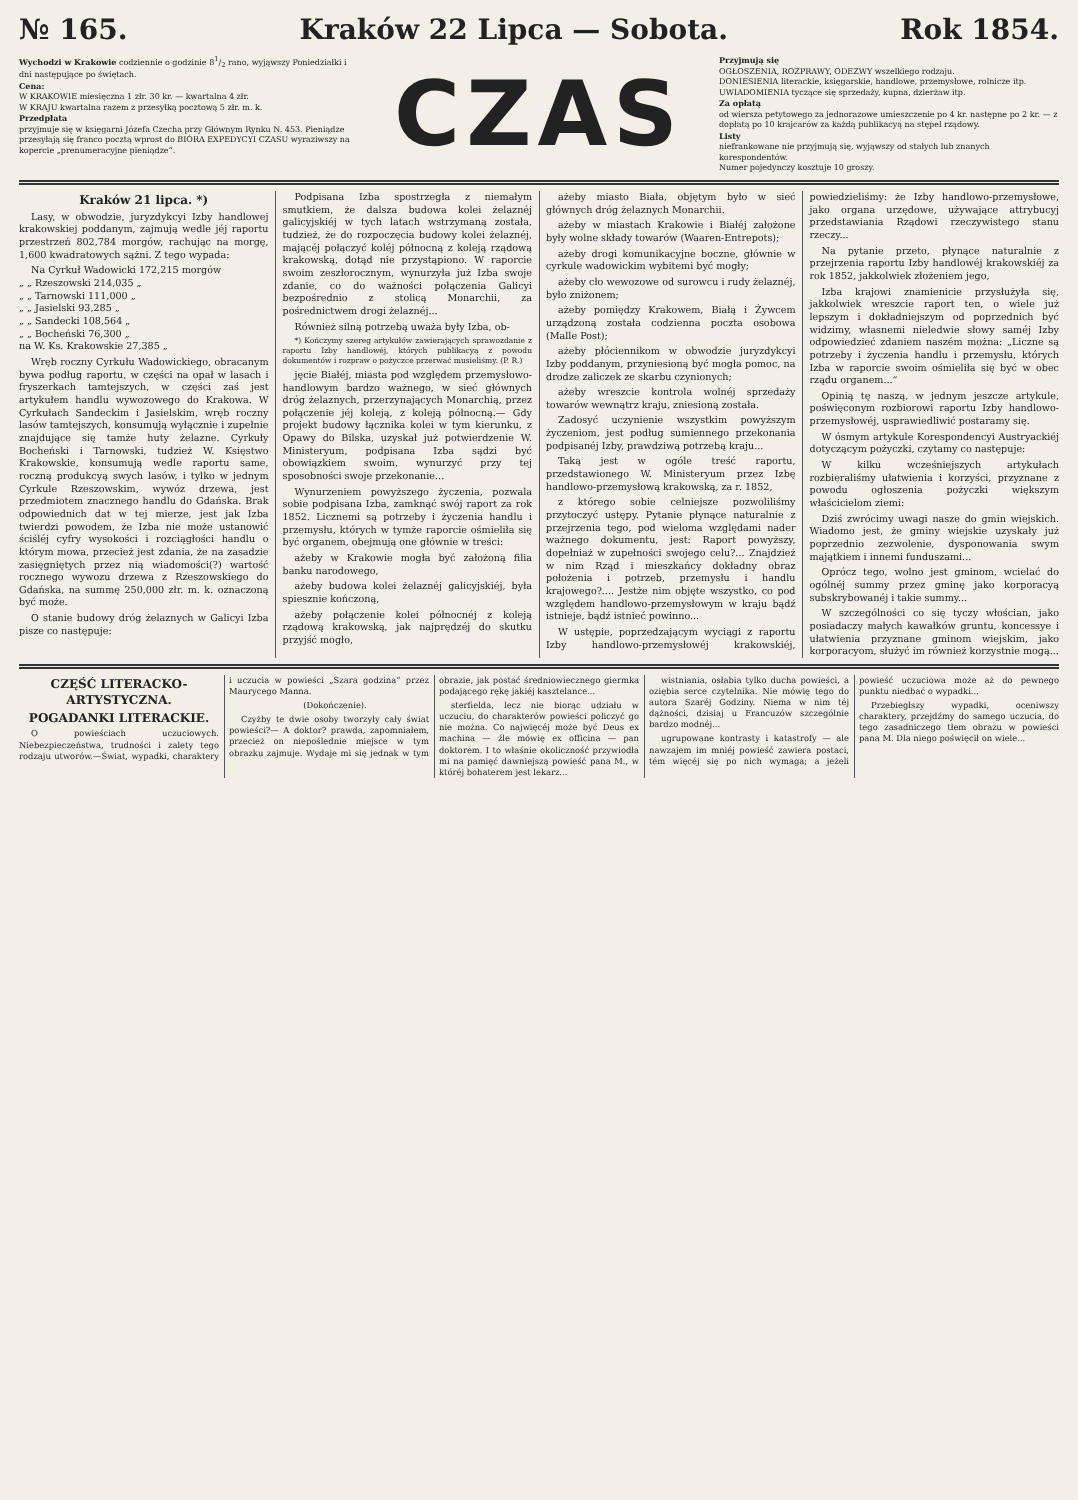№ 165. Kraków 22 Lipca — Sobota. Rok 1854.
Wychodzi w Krakowie codziennie o godzinie 81/2 rano, wyjąwszy Poniedziałki i dni następujące po świętach.
Cena:
W KRAKOWIE miesięczna 1 złr. 30 kr. — kwartalna 4 złr.
W KRAJU kwartalna razem z przesyłką pocztową 5 złr. m. k.
Przedpłata
przyjmuje się w księgarni Józefa Czecha przy Głównym Rynku N. 453. Pieniądze przesyłają się franco pocztą wprost do BIÓRA EXPEDYCYI CZASU wyraziwszy na kopercie „prenumeracyjne pieniądze“.
CZAS
Przyjmują się
OGŁOSZENIA, ROZPRAWY, ODEZWY wszelkiego rodzaju.
DONIESIENIA literackie, księgarskie, handlowe, przemysłowe, rolnicze itp.
UWIADOMIENIA tyczące się sprzedaży, kupna, dzierżaw itp.
Za opłatą
od wiersza petytowego za jednorazowe umieszczenie po 4 kr. następne po 2 kr. — z dopłatą po 10 krajcarów za każdą publikacyą na stępel rządowy.
Listy
niefrankowane nie przyjmują się, wyjąwszy od stałych lub znanych korespondentów.
Numer pojedynczy kosztuje 10 groszy.
Kraków 21 lipca. *)
Lasy, w obwodzie, juryzdykcyi Izby handlowej krakowskiej poddanym, zajmują wedle jéj raportu przestrzeń 802,784 morgów, rachując na morgę, 1,600 kwadratowych sążni. Z tego wypada:
Na Cyrkuł Wadowicki 172,215 morgów
„ „ Rzeszowski 214,035 „
„ „ Tarnowski 111,000 „
„ „ Jasielski 93,285 „
„ „ Sandecki 108,564 „
„ „ Bocheński 76,300 „
na W. Ks. Krakowskie 27,385 „
Wręb roczny Cyrkułu Wadowickiego, obracanym bywa podług raportu, w części na opał w lasach i fryszerkach tamtejszych, w części zaś jest artykułem handlu wywozowego do Krakowa. W Cyrkułach Sandeckim i Jasielskim, wręb roczny lasów tamtejszych, konsumują wyłącznie i zupełnie znajdujące się tamże huty żelazne. Cyrkuły Bocheński i Tarnowski, tudzież W. Księstwo Krakowskie, konsumują wedle raportu same, roczną produkcyą swych lasów, i tylko w jednym Cyrkule Rzeszowskim, wywóz drzewa, jest przedmiotem znacznego handlu do Gdańska. Brak odpowiednich dat w tej mierze, jest jak Izba twierdzi powodem, że Izba nie może ustanowić ściśléj cyfry wysokości i rozciągłości handlu o którym mowa, przecież jest zdania, że na zasadzie zasięgniętych przez nią wiadomości(?) wartość rocznego wywozu drzewa z Rzeszowskiego do Gdańska, na summę 250,000 złr. m. k. oznaczoną być może.
O stanie budowy dróg żelaznych w Galicyi Izba pisze co następuje:
Podpisana Izba spostrzegła z niemałym smutkiem, że dalsza budowa kolei żelaznéj galicyjskiéj w tych latach wstrzymaną została, tudzież, że do rozpoczęcia budowy kolei żelaznéj, mającéj połączyć koléj północną z koleją rządową krakowską, dotąd nie przystąpiono. W raporcie swoim zeszłorocznym, wynurzyła już Izba swoje zdanie, co do ważności połączenia Galicyi bezpośrednio z stolicą Monarchii, za pośrednictwem drogi żelaznéj...
Również silną potrzebą uważa były Izba, ob-
*) Kończymy szereg artykułów zawierających sprawozdanie z raportu Izby handlowéj, których publikacyą z powodu dokumentów i rozpraw o pożyczce przerwać musieliśmy. (P. R.)
jęcie Białéj, miasta pod względem przemysłowo-handlowym bardzo ważnego, w sieć głównych dróg żelaznych, przerzynających Monarchią, przez połączenie jéj koleją, z koleją północną.— Gdy projekt budowy łącznika kolei w tym kierunku, z Opawy do Bilska, uzyskał już potwierdzenie W. Ministeryum, podpisana Izba sądzi być obowiązkiem swoim, wynurzyć przy tej sposobności swoje przekonanie...
Wynurzeniem powyższego życzenia, pozwala sobie podpisana Izba, zamknąć swój raport za rok 1852. Licznemi są potrzeby i życzenia handlu i przemysłu, których w tymże raporcie ośmieliła się być organem, obejmują one głównie w treści:
ażeby w Krakowie mogła być założoną filia banku narodowego,
ażeby budowa kolei żelaznéj galicyjskiéj, była spiesznie kończoną,
ażeby połączenie kolei północnéj z koleją rządową krakowską, jak najprędzéj do skutku przyjść mogło,
ażeby miasto Biała, objętym było w sieć głównych dróg żelaznych Monarchii.
ażeby w miastach Krakowie i Białéj założone były wolne składy towarów (Waaren-Entrepots);
ażeby drogi komunikacyjne boczne, głównie w cyrkule wadowickim wybitemi być mogły;
ażeby cło wewozowe od surowcu i rudy żelaznéj, było zniżonem;
ażeby pomiędzy Krakowem, Białą i Żywcem urządzoną została codzienna poczta osobowa (Malle Post);
ażeby płóciennikom w obwodzie juryzdykcyi Izby poddanym, przyniesioną być mogła pomoc, na drodze zaliczek ze skarbu czynionych;
ażeby wreszcie kontrola wolnéj sprzedaży towarów wewnątrz kraju, zniesioną została.
Zadosyć uczynienie wszystkim powyższym życzeniom, jest podług sumiennego przekonania podpisanéj Izby, prawdziwą potrzebą kraju...
Taką jest w ogóle treść raportu, przedstawionego W. Ministeryum przez Izbę handlowo-przemysłową krakowską, za r. 1852,
z którego sobie celniejsze pozwoliliśmy przytoczyć ustępy. Pytanie płynące naturalnie z przejrzenia tego, pod wieloma względami nader ważnego dokumentu, jest: Raport powyższy, dopełniaż w zupełności swojego celu?... Znajdzież w nim Rząd i mieszkańcy dokładny obraz położenia i potrzeb, przemysłu i handlu krajowego?.... Jestże nim objęte wszystko, co pod względem handlowo-przemysłowym w kraju bądź istnieje, bądź istnieć powinno...
W ustępie, poprzedzającym wyciągi z raportu Izby handlowo-przemysłowéj krakowskiéj, powiedzieliśmy: że Izby handlowo-przemysłowe, jako organa urzędowe, używające attrybucyj przedstawiania Rządowi rzeczywistego stanu rzeczy...
Na pytanie przeto, płynące naturalnie z przejrzenia raportu Izby handlowéj krakowskiéj za rok 1852, jakkolwiek złożeniem jego,
Izba krajowi znamienicie przysłużyła się, jakkolwiek wreszcie raport ten, o wiele już lepszym i dokładniejszym od poprzednich być widzimy, własnemi nieledwie słowy saméj Izby odpowiedzieć zdaniem naszém można: „Liczne są potrzeby i życzenia handlu i przemysłu, których Izba w raporcie swoim ośmieliła się być w obec rządu organem...“
Opinią tę naszą, w jednym jeszcze artykule, poświęconym rozbiorowi raportu Izby handlowo-przemysłowéj, usprawiedliwić postaramy się.
W ósmym artykule Korespondencyi Austryackiéj dotyczącym pożyczki, czytamy co następuje:
W kilku wcześniejszych artykułach rozbieraliśmy ułatwienia i korzyści, przyznane z powodu ogłoszenia pożyczki większym właścicielom ziemi:
Dziś zwrócimy uwagi nasze do gmin wiejskich. Wiadomo jest, że gminy wiejskie uzyskały już poprzednio zezwolenie, dysponowania swym majątkiem i innemi funduszami...
Oprócz tego, wolno jest gminom, wcielać do ogólnéj summy przez gminę jako korporacyą subskrybowanéj i takie summy...
W szczególności co się tyczy włościan, jako posiadaczy małych kawałków gruntu, koncessye i ułatwienia przyznane gminom wiejskim, jako korporacyom, służyć im również korzystnie mogą...
CZĘŚĆ LITERACKO-ARTYSTYCZNA.
POGADANKI LITERACKIE.
O powieściach uczuciowych. Niebezpieczeństwa, trudności i zalety tego rodzaju utworów.—Świat, wypadki, charaktery i uczucia w powieści „Szara godzina“ przez Maurycego Manna.
(Dokończenie).
Czyżby te dwie osoby tworzyły cały świat powieści?— A doktor? prawda, zapomniałem, przecież on niepoślednie miejsce w tym obrazku zajmuje. Wydaje mi się jednak w tym obrazie, jak postać średniowiecznego giermka podającego rękę jakiéj kasztelance...
sterfielda, lecz nie biorąc udziału w uczuciu, do charakterów powieści policzyć go nie można. Co najwięcéj może być Deus ex machina — źle mówię ex officina — pan doktorem. I to właśnie okoliczność przywiodła mi na pamięć dawniejszą powieść pana M., w któréj bohaterem jest lekarz...
wistniania, osłabia tylko ducha powieści, a oziębia serce czytelnika. Nie mówię tego do autora Szaréj Godziny. Niema w nim téj dążności, dzisiaj u Francuzów szczególnie bardzo modnéj...
ugrupowane kontrasty i katastrofy — ale nawzajem im mniéj powieść zawiera postaci, tém więcéj się po nich wymaga; a jeżeli powieść uczuciowa może aż do pewnego punktu niedbać o wypadki...
Przebiegłszy wypadki, oceniwszy charaktery, przejdźmy do samego uczucia, do tego zasadniczego tłem obrazu w powieści pana M. Dla niego poświęcił on wiele...